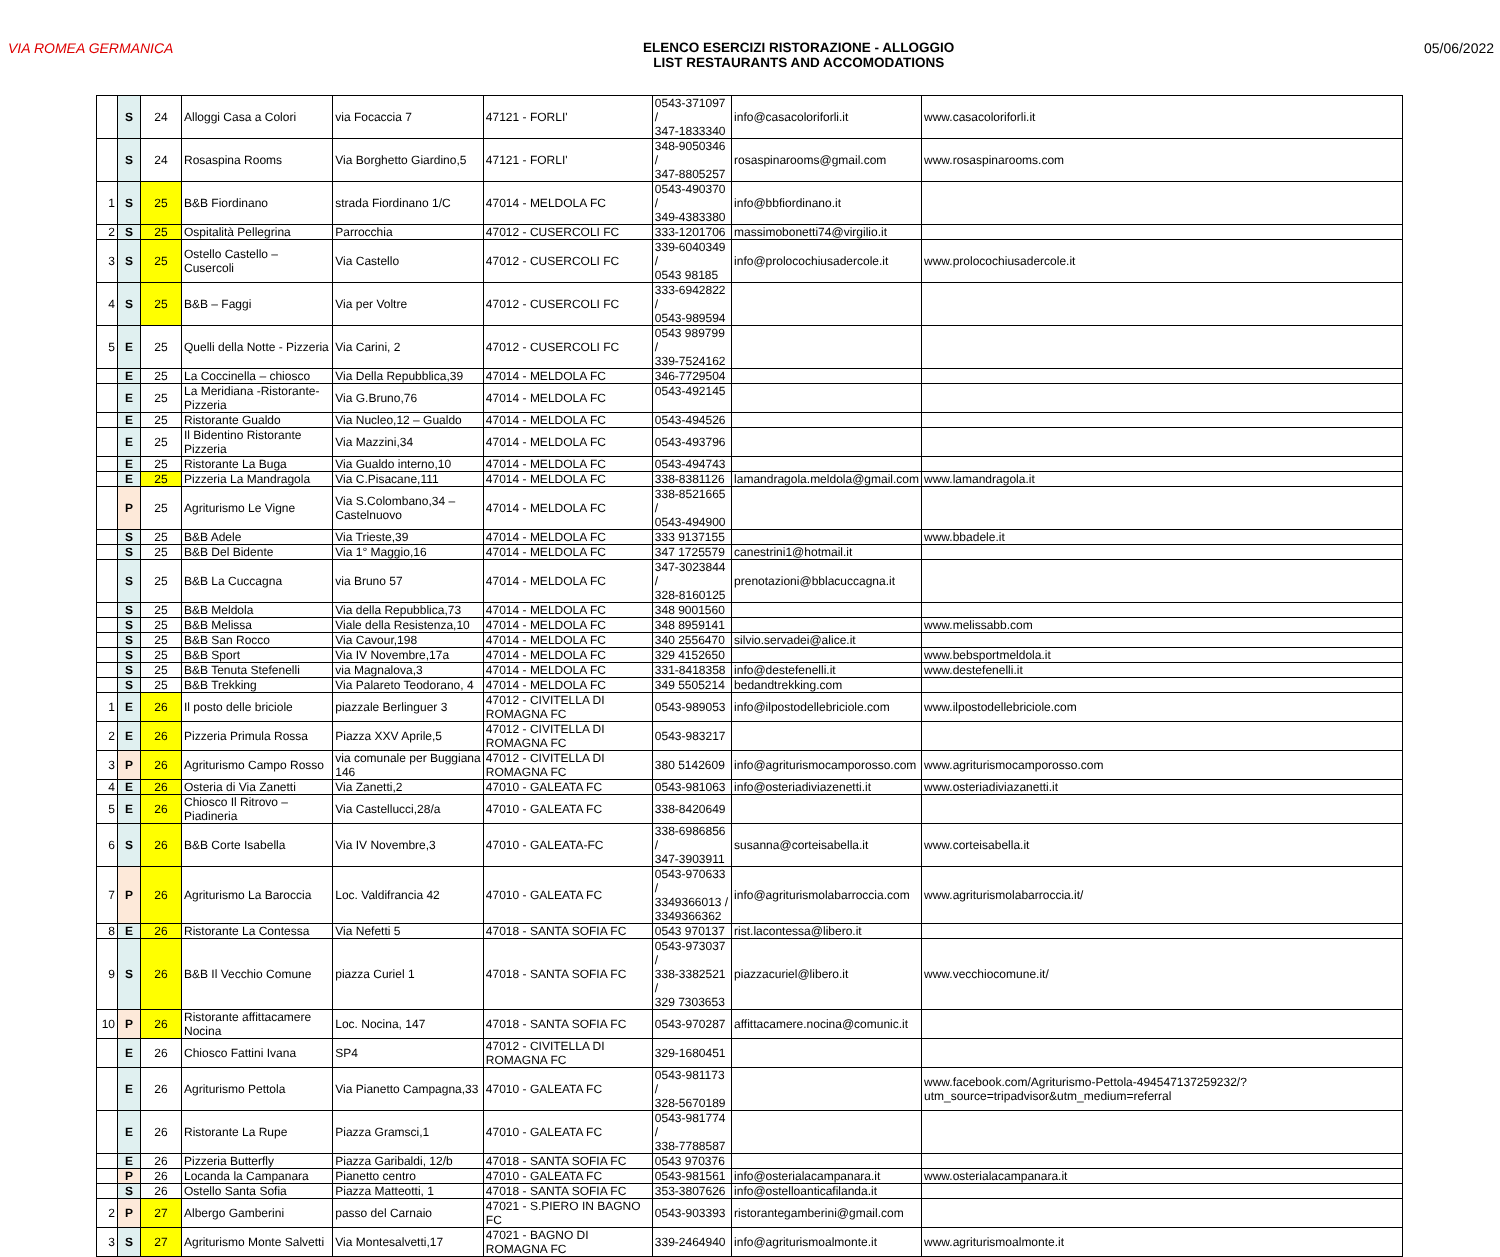VIA ROMEA GERMANICA ELENCO ESERCIZI RISTORAZIONE - ALLOGGIO
LIST RESTAURANTS AND ACCOMODATIONS
05/06/2022
| | S | 24 | Alloggi Casa a Colori | via Focaccia 7 | 47121 - FORLI' | 0543-371097 / 347-1833340 | info@casacoloriforli.it | www.casacoloriforli.it |
| | S | 24 | Rosaspina Rooms | Via Borghetto Giardino,5 | 47121 - FORLI' | 348-9050346 / 347-8805257 | rosaspinarooms@gmail.com | www.rosaspinarooms.com |
| 1 | S | 25 | B&B Fiordinano | strada Fiordinano 1/C | 47014 - MELDOLA FC | 0543-490370 / 349-4383380 | info@bbfiordinano.it | |
| 2 | S | 25 | Ospitalità Pellegrina | Parrocchia | 47012 - CUSERCOLI FC | 333-1201706 | massimobonetti74@virgilio.it | |
| 3 | S | 25 | Ostello Castello – Cusercoli | Via Castello | 47012 - CUSERCOLI FC | 339-6040349 / 0543 98185 | info@prolocochiusadercole.it | www.prolocochiusadercole.it |
| 4 | S | 25 | B&B – Faggi | Via per Voltre | 47012 - CUSERCOLI FC | 333-6942822 / 0543-989594 | | |
| 5 | E | 25 | Quelli della Notte - Pizzeria | Via Carini, 2 | 47012 - CUSERCOLI FC | 0543 989799 / 339-7524162 | | |
| | E | 25 | La Coccinella – chiosco | Via Della Repubblica,39 | 47014 - MELDOLA FC | 346-7729504 | | |
| | E | 25 | La Meridiana -Ristorante-Pizzeria | Via G.Bruno,76 | 47014 - MELDOLA FC | 0543-492145 | | |
| | E | 25 | Ristorante Gualdo | Via Nucleo,12 – Gualdo | 47014 - MELDOLA FC | 0543-494526 | | |
| | E | 25 | Il Bidentino Ristorante Pizzeria | Via Mazzini,34 | 47014 - MELDOLA FC | 0543-493796 | | |
| | E | 25 | Ristorante La Buga | Via Gualdo interno,10 | 47014 - MELDOLA FC | 0543-494743 | | |
| | E | 25 | Pizzeria La Mandragola | Via C.Pisacane,111 | 47014 - MELDOLA FC | 338-8381126 | lamandragola.meldola@gmail.com | www.lamandragola.it |
| | P | 25 | Agriturismo Le Vigne | Via S.Colombano,34 – Castelnuovo | 47014 - MELDOLA FC | 338-8521665 / 0543-494900 | | |
| | S | 25 | B&B Adele | Via Trieste,39 | 47014 - MELDOLA FC | 333 9137155 | | www.bbadele.it |
| | S | 25 | B&B Del Bidente | Via 1° Maggio,16 | 47014 - MELDOLA FC | 347 1725579 | canestrini1@hotmail.it | |
| | S | 25 | B&B La Cuccagna | via Bruno 57 | 47014 - MELDOLA FC | 347-3023844 / 328-8160125 | prenotazioni@bblacuccagna.it | |
| | S | 25 | B&B Meldola | Via della Repubblica,73 | 47014 - MELDOLA FC | 348 9001560 | | |
| | S | 25 | B&B Melissa | Viale della Resistenza,10 | 47014 - MELDOLA FC | 348 8959141 | | www.melissabb.com |
| | S | 25 | B&B San Rocco | Via Cavour,198 | 47014 - MELDOLA FC | 340 2556470 | silvio.servadei@alice.it | |
| | S | 25 | B&B Sport | Via IV Novembre,17a | 47014 - MELDOLA FC | 329 4152650 | | www.bebsportmeldola.it |
| | S | 25 | B&B Tenuta Stefenelli | via Magnalova,3 | 47014 - MELDOLA FC | 331-8418358 | info@destefenelli.it | www.destefenelli.it |
| | S | 25 | B&B Trekking | Via Palareto Teodorano, 4 | 47014 - MELDOLA FC | 349 5505214 | bedandtrekking.com | |
| 1 | E | 26 | Il posto delle briciole | piazzale Berlinguer 3 | 47012 - CIVITELLA DI ROMAGNA FC | 0543-989053 | info@ilpostodellebriciole.com | www.ilpostodellebriciole.com |
| 2 | E | 26 | Pizzeria Primula Rossa | Piazza XXV Aprile,5 | 47012 - CIVITELLA DI ROMAGNA FC | 0543-983217 | | |
| 3 | P | 26 | Agriturismo Campo Rosso | via comunale per Buggiana 146 | 47012 - CIVITELLA DI ROMAGNA FC | 380 5142609 | info@agriturismocamporosso.com | www.agriturismocamporosso.com |
| 4 | E | 26 | Osteria di Via Zanetti | Via Zanetti,2 | 47010 - GALEATA FC | 0543-981063 | info@osteriadiviazenetti.it | www.osteriadiviazanetti.it |
| 5 | E | 26 | Chiosco Il Ritrovo – Piadineria | Via Castellucci,28/a | 47010 - GALEATA FC | 338-8420649 | | |
| 6 | S | 26 | B&B Corte Isabella | Via IV Novembre,3 | 47010 - GALEATA-FC | 338-6986856 / 347-3903911 | susanna@corteisabella.it | www.corteisabella.it |
| 7 | P | 26 | Agriturismo La Baroccia | Loc. Valdifrancia 42 | 47010 - GALEATA FC | 0543-970633 / 3349366013 / 3349366362 | info@agriturismolabarroccia.com | www.agriturismolabarroccia.it/ |
| 8 | E | 26 | Ristorante La Contessa | Via Nefetti 5 | 47018 - SANTA SOFIA FC | 0543 970137 | rist.lacontessa@libero.it | |
| 9 | S | 26 | B&B Il Vecchio Comune | piazza Curiel 1 | 47018 - SANTA SOFIA FC | 0543-973037 / 338-3382521 / 329 7303653 | piazzacuriel@libero.it | www.vecchiocomune.it/ |
| 10 | P | 26 | Ristorante affittacamere Nocina | Loc. Nocina, 147 | 47018 - SANTA SOFIA FC | 0543-970287 | affittacamere.nocina@comunic.it | |
| | E | 26 | Chiosco Fattini Ivana | SP4 | 47012 - CIVITELLA DI ROMAGNA FC | 329-1680451 | | |
| | E | 26 | Agriturismo Pettola | Via Pianetto Campagna,33 | 47010 - GALEATA FC | 0543-981173 / 328-5670189 | | www.facebook.com/Agriturismo-Pettola-494547137259232/?utm_source=tripadvisor&utm_medium=referral |
| | E | 26 | Ristorante La Rupe | Piazza Gramsci,1 | 47010 - GALEATA FC | 0543-981774 / 338-7788587 | | |
| | E | 26 | Pizzeria Butterfly | Piazza Garibaldi, 12/b | 47018 - SANTA SOFIA FC | 0543 970376 | | |
| | P | 26 | Locanda la Campanara | Pianetto centro | 47010 - GALEATA FC | 0543-981561 | info@osterialacampanara.it | www.osterialacampanara.it |
| | S | 26 | Ostello Santa Sofia | Piazza Matteotti, 1 | 47018 - SANTA SOFIA FC | 353-3807626 | info@ostelloanticafilanda.it | |
| 2 | P | 27 | Albergo Gamberini | passo del Carnaio | 47021 - S.PIERO IN BAGNO FC | 0543-903393 | ristorantegamberini@gmail.com | |
| 3 | S | 27 | Agriturismo Monte Salvetti | Via Montesalvetti,17 | 47021 - BAGNO DI ROMAGNA FC | 339-2464940 | info@agriturismoalmonte.it | www.agriturismoalmonte.it |